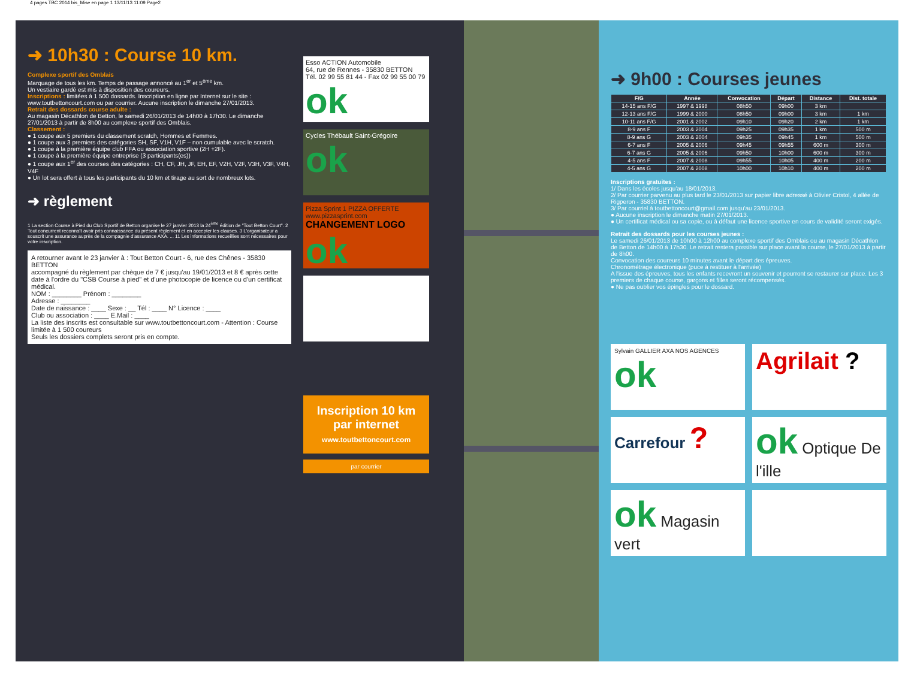4 pages TBC 2014 bis_Mise en page 1 13/11/13 11:09 Page2
➜ 10h30 : Course 10 km.
Complexe sportif des Omblais
Marquage de tous les km. Temps de passage annoncé au 1<sup>er</sup> et 5<sup>ème</sup> km.
Un vestiaire gardé est mis à disposition des coureurs.
Inscriptions : limitées à 1 500 dossards. Inscription en ligne par Internet sur le site : www.toutbettoncourt.com ou par courrier. Aucune inscription le dimanche 27/01/2013.
Retrait des dossards course adulte :
Au magasin Décathlon de Betton, le samedi 26/01/2013 de 14h00 à 17h30. Le dimanche 27/01/2013 à partir de 8h00 au complexe sportif des Omblais.
Classement :
● 1 coupe aux 5 premiers du classement scratch, Hommes et Femmes.
● 1 coupe aux 3 premiers des catégories SH, SF, V1H, V1F – non cumulable avec le scratch.
● 1 coupe à la première équipe club FFA ou association sportive (2H +2F).
● 1 coupe à la première équipe entreprise (3 participants(es))
● 1 coupe aux 1<sup>er</sup> des courses des catégories : CH, CF, JH, JF, EH, EF, V2H, V2F, V3H, V3F, V4H, V4F
● Un lot sera offert à tous les participants du 10 km et tirage au sort de nombreux lots.
➜ règlement
1 La section Course à Pied du Club Sportif de Betton organise le 27 janvier 2013 la 24<sup>ème</sup> édition de "Tout Betton Court". 2 Tout concurrent reconnaît avoir pris connaissance du présent règlement et en accepter les clauses. 3 L'organisateur a souscrit une assurance auprès de la compagnie d'assurance AXA. ... 11 Les informations recueillies sont nécessaires pour votre inscription.
A retourner avant le 23 janvier à : Tout Betton Court - 6, rue des Chênes - 35830 BETTON
accompagné du règlement par chèque de 7 € jusqu'au 19/01/2013 et 8 € après cette date à l'ordre du "CSB Course à pied" et d'une photocopie de licence ou d'un certificat médical.
NOM : ________ Prénom : ________
Adresse : ________
Date de naissance : ____ Sexe : __ Tél : ____ N° Licence : ____
Club ou association : ____ E.Mail : ____
La liste des inscrits est consultable sur www.toutbettoncourt.com - Attention : Course limitée à 1 500 coureurs
Seuls les dossiers complets seront pris en compte.
Esso ACTION Automobile
64, rue de Rennes - 35830 BETTON
Tél. 02 99 55 81 44 - Fax 02 99 55 00 79 ok
Cycles Thébault Saint-Grégoire ok
Pizza Sprint 1 PIZZA OFFERTE www.pizzasprint.com
CHANGEMENT LOGO ok
Inscription 10 km par internet
www.toutbettoncourt.com
par courrier
➜ 9h00 : Courses jeunes
| F/G | Année | Convocation | Départ | Distance | Dist. totale |
| --- | --- | --- | --- | --- | --- |
| 14-15 ans F/G | 1997 & 1998 | 08h50 | 09h00 | 3 km | |
| 12-13 ans F/G | 1999 & 2000 | 08h50 | 09h00 | 3 km | 1 km |
| 10-11 ans F/G | 2001 & 2002 | 09h10 | 09h20 | 2 km | 1 km |
| 8-9 ans F | 2003 & 2004 | 09h25 | 09h35 | 1 km | 500 m |
| 8-9 ans G | 2003 & 2004 | 09h35 | 09h45 | 1 km | 500 m |
| 6-7 ans F | 2005 & 2006 | 09h45 | 09h55 | 600 m | 300 m |
| 6-7 ans G | 2005 & 2006 | 09h50 | 10h00 | 600 m | 300 m |
| 4-5 ans F | 2007 & 2008 | 09h55 | 10h05 | 400 m | 200 m |
| 4-5 ans G | 2007 & 2008 | 10h00 | 10h10 | 400 m | 200 m |
Inscriptions gratuites :
1/ Dans les écoles jusqu'au 18/01/2013.
2/ Par courrier parvenu au plus tard le 23/01/2013 sur papier libre adressé à Olivier Cristol, 4 allée de Rigperon - 35830 BETTON.
3/ Par courriel à toutbettoncourt@gmail.com jusqu'au 23/01/2013.
● Aucune inscription le dimanche matin 27/01/2013.
● Un certificat médical ou sa copie, ou à défaut une licence sportive en cours de validité seront exigés.
Retrait des dossards pour les courses jeunes :
Le samedi 26/01/2013 de 10h00 à 12h00 au complexe sportif des Omblais ou au magasin Décathlon de Betton de 14h00 à 17h30. Le retrait restera possible sur place avant la course, le 27/01/2013 à partir de 8h00.
Convocation des coureurs 10 minutes avant le départ des épreuves.
Chronométrage électronique (puce à restituer à l'arrivée)
A l'issue des épreuves, tous les enfants recevront un souvenir et pourront se restaurer sur place. Les 3 premiers de chaque course, garçons et filles seront récompensés.
● Ne pas oublier vos épingles pour le dossard.
Sylvain GALLIER AXA NOS AGENCES ok
Agrilait ?
Carrefour ?
ok Optique De l'ille
ok Magasin vert